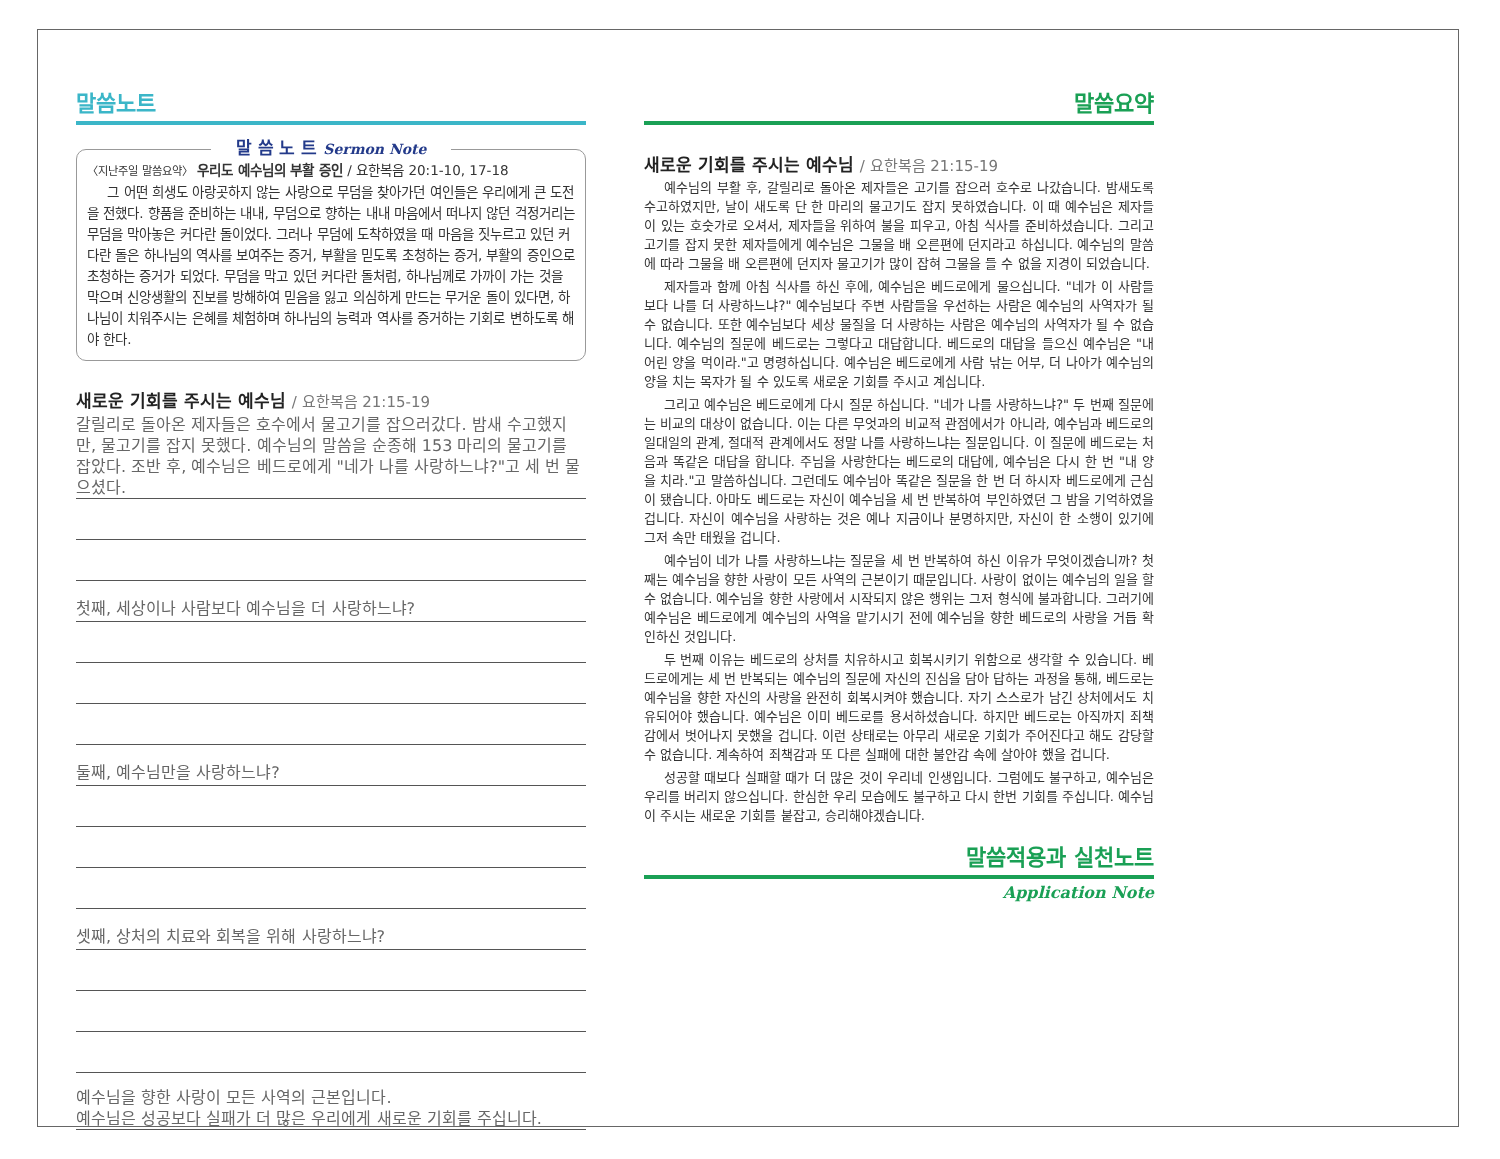말씀노트
말 씀 노 트 Sermon Note
〈지난주일 말씀요약〉 우리도 예수님의 부활 증인 / 요한복음 20:1-10, 17-18
그 어떤 희생도 아랑곳하지 않는 사랑으로 무덤을 찾아가던 여인들은 우리에게 큰 도전을 전했다. 향품을 준비하는 내내, 무덤으로 향하는 내내 마음에서 떠나지 않던 걱정거리는 무덤을 막아놓은 커다란 돌이었다. 그러나 무덤에 도착하였을 때 마음을 짓누르고 있던 커다란 돌은 하나님의 역사를 보여주는 증거, 부활을 믿도록 초청하는 증거, 부활의 증인으로 초청하는 증거가 되었다. 무덤을 막고 있던 커다란 돌처럼, 하나님께로 가까이 가는 것을 막으며 신앙생활의 진보를 방해하여 믿음을 잃고 의심하게 만드는 무거운 돌이 있다면, 하나님이 치워주시는 은혜를 체험하며 하나님의 능력과 역사를 증거하는 기회로 변하도록 해야 한다.
새로운 기회를 주시는 예수님 / 요한복음 21:15-19
갈릴리로 돌아온 제자들은 호수에서 물고기를 잡으러갔다. 밤새 수고했지만, 물고기를 잡지 못했다. 예수님의 말씀을 순종해 153 마리의 물고기를 잡았다. 조반 후, 예수님은 베드로에게 "네가 나를 사랑하느냐?"고 세 번 물으셨다.
첫째, 세상이나 사람보다 예수님을 더 사랑하느냐?
둘째, 예수님만을 사랑하느냐?
셋째, 상처의 치료와 회복을 위해 사랑하느냐?
예수님을 향한 사랑이 모든 사역의 근본입니다.
예수님은 성공보다 실패가 더 많은 우리에게 새로운 기회를 주십니다.
말씀요약
새로운 기회를 주시는 예수님 / 요한복음 21:15-19
예수님의 부활 후, 갈릴리로 돌아온 제자들은 고기를 잡으러 호수로 나갔습니다. 밤새도록 수고하였지만, 날이 새도록 단 한 마리의 물고기도 잡지 못하였습니다. 이 때 예수님은 제자들이 있는 호숫가로 오셔서, 제자들을 위하여 불을 피우고, 아침 식사를 준비하셨습니다. 그리고 고기를 잡지 못한 제자들에게 예수님은 그물을 배 오른편에 던지라고 하십니다. 예수님의 말씀에 따라 그물을 배 오른편에 던지자 물고기가 많이 잡혀 그물을 들 수 없을 지경이 되었습니다.
제자들과 함께 아침 식사를 하신 후에, 예수님은 베드로에게 물으십니다. "네가 이 사람들보다 나를 더 사랑하느냐?" 예수님보다 주변 사람들을 우선하는 사람은 예수님의 사역자가 될 수 없습니다. 또한 예수님보다 세상 물질을 더 사랑하는 사람은 예수님의 사역자가 될 수 없습니다. 예수님의 질문에 베드로는 그렇다고 대답합니다. 베드로의 대답을 들으신 예수님은 "내 어린 양을 먹이라."고 명령하십니다. 예수님은 베드로에게 사람 낚는 어부, 더 나아가 예수님의 양을 치는 목자가 될 수 있도록 새로운 기회를 주시고 계십니다.
그리고 예수님은 베드로에게 다시 질문 하십니다. "네가 나를 사랑하느냐?" 두 번째 질문에는 비교의 대상이 없습니다. 이는 다른 무엇과의 비교적 관점에서가 아니라, 예수님과 베드로의 일대일의 관계, 절대적 관계에서도 정말 나를 사랑하느냐는 질문입니다. 이 질문에 베드로는 처음과 똑같은 대답을 합니다. 주님을 사랑한다는 베드로의 대답에, 예수님은 다시 한 번 "내 양을 치라."고 말씀하십니다. 그런데도 예수님아 똑같은 질문을 한 번 더 하시자 베드로에게 근심이 됐습니다. 아마도 베드로는 자신이 예수님을 세 번 반복하여 부인하였던 그 밤을 기억하였을 겁니다. 자신이 예수님을 사랑하는 것은 예나 지금이나 분명하지만, 자신이 한 소행이 있기에 그저 속만 태웠을 겁니다.
예수님이 네가 나를 사랑하느냐는 질문을 세 번 반복하여 하신 이유가 무엇이겠습니까? 첫째는 예수님을 향한 사랑이 모든 사역의 근본이기 때문입니다. 사랑이 없이는 예수님의 일을 할 수 없습니다. 예수님을 향한 사랑에서 시작되지 않은 행위는 그저 형식에 불과합니다. 그러기에 예수님은 베드로에게 예수님의 사역을 맡기시기 전에 예수님을 향한 베드로의 사랑을 거듭 확인하신 것입니다.
두 번째 이유는 베드로의 상처를 치유하시고 회복시키기 위함으로 생각할 수 있습니다. 베드로에게는 세 번 반복되는 예수님의 질문에 자신의 진심을 담아 답하는 과정을 통해, 베드로는 예수님을 향한 자신의 사랑을 완전히 회복시켜야 했습니다. 자기 스스로가 남긴 상처에서도 치유되어야 했습니다. 예수님은 이미 베드로를 용서하셨습니다. 하지만 베드로는 아직까지 죄책감에서 벗어나지 못했을 겁니다. 이런 상태로는 아무리 새로운 기회가 주어진다고 해도 감당할 수 없습니다. 계속하여 죄책감과 또 다른 실패에 대한 불안감 속에 살아야 했을 겁니다.
성공할 때보다 실패할 때가 더 많은 것이 우리네 인생입니다. 그럼에도 불구하고, 예수님은 우리를 버리지 않으십니다. 한심한 우리 모습에도 불구하고 다시 한번 기회를 주십니다. 예수님이 주시는 새로운 기회를 붙잡고, 승리해야겠습니다.
말씀적용과 실천노트
Application Note